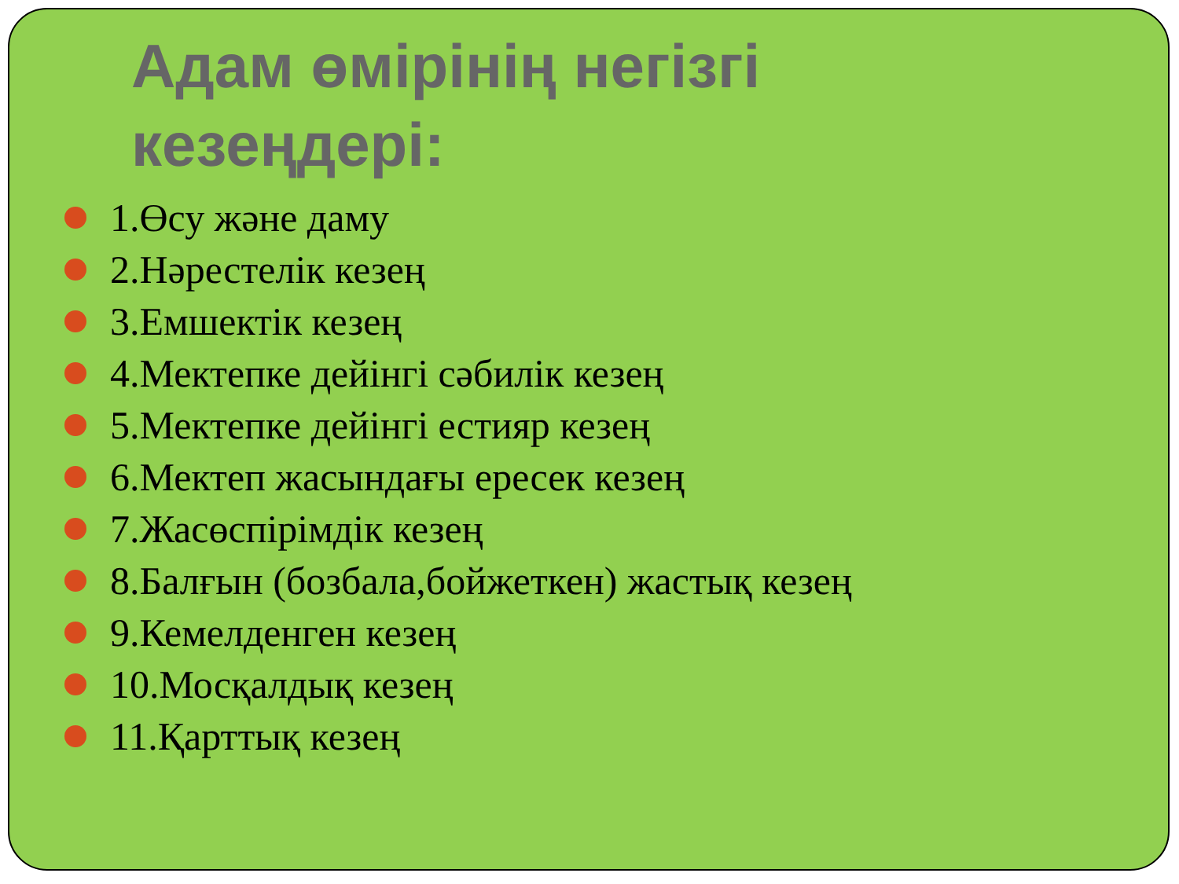Адам өмірінің негізгі
кезеңдері:
1.Өсу және даму
2.Нәрестелік кезең
3.Емшектік кезең
4.Мектепке дейінгі сәбилік кезең
5.Мектепке дейінгі естияр кезең
6.Мектеп жасындағы ересек кезең
7.Жасөспірімдік кезең
8.Балғын (бозбала,бойжеткен) жастық кезең
9.Кемелденген кезең
10.Мосқалдық кезең
11.Қарттық кезең